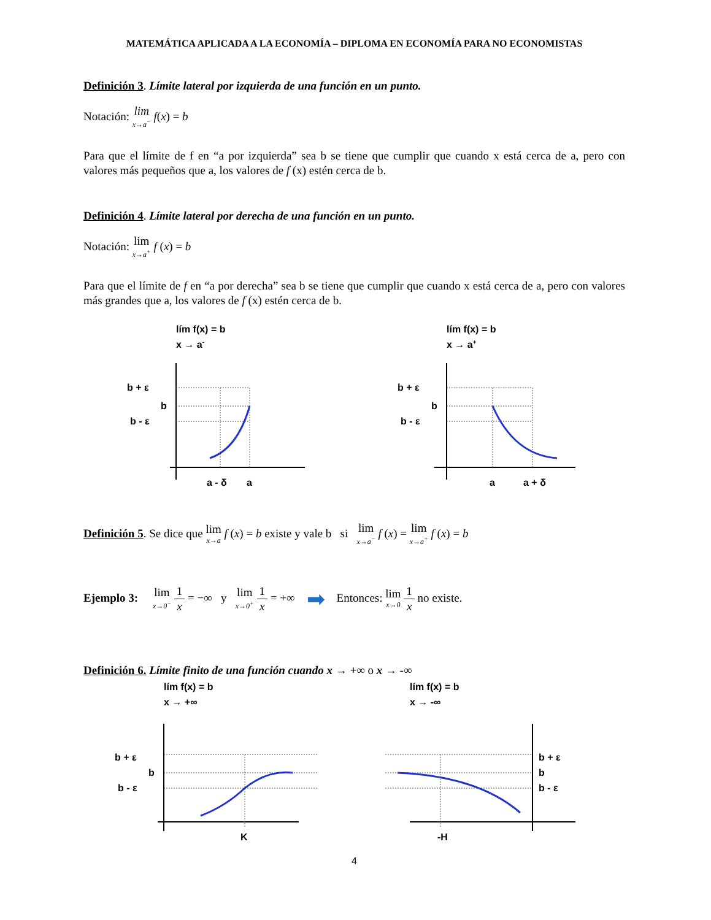MATEMÁTICA APLICADA A LA ECONOMÍA – DIPLOMA EN ECONOMÍA PARA NO ECONOMISTAS
Definición 3. Límite lateral por izquierda de una función en un punto.
Notación: lim<sub>x→a<sup>−</sup></sub> f(x) = b
Para que el límite de f en “a por izquierda” sea b se tiene que cumplir que cuando x está cerca de a, pero con valores más pequeños que a, los valores de f (x) estén cerca de b.
Definición 4. Límite lateral por derecha de una función en un punto.
Notación: lim<sub>x→a<sup>+</sup></sub> f (x) = b
Para que el límite de f en “a por derecha” sea b se tiene que cumplir que cuando x está cerca de a, pero con valores más grandes que a, los valores de f (x) estén cerca de b.
lím f(x) = b
x → a-
b + ε
b
b - ε
a - δ
a
lím f(x) = b
x → a+
b + ε
b
b - ε
a
a + δ
Definición 5. Se dice que lim<sub>x→a</sub> f (x) = b existe y vale b si lim<sub>x→a<sup>−</sup></sub> f (x) = lim<sub>x→a<sup>+</sup></sub> f (x) = b
Ejemplo 3: lim<sub>x→0<sup>−</sup></sub> 1 x = −∞ y lim<sub>x→0<sup>+</sup></sub> 1 x = +∞ ➡ Entonces: lim<sub>x→0</sub> 1 x no existe.
Definición 6. Límite finito de una función cuando x → +∞ o x → -∞
lím f(x) = b
x → +∞
b + ε
b
b - ε
K
lím f(x) = b
x → -∞
b + ε
b
b - ε
-H
4